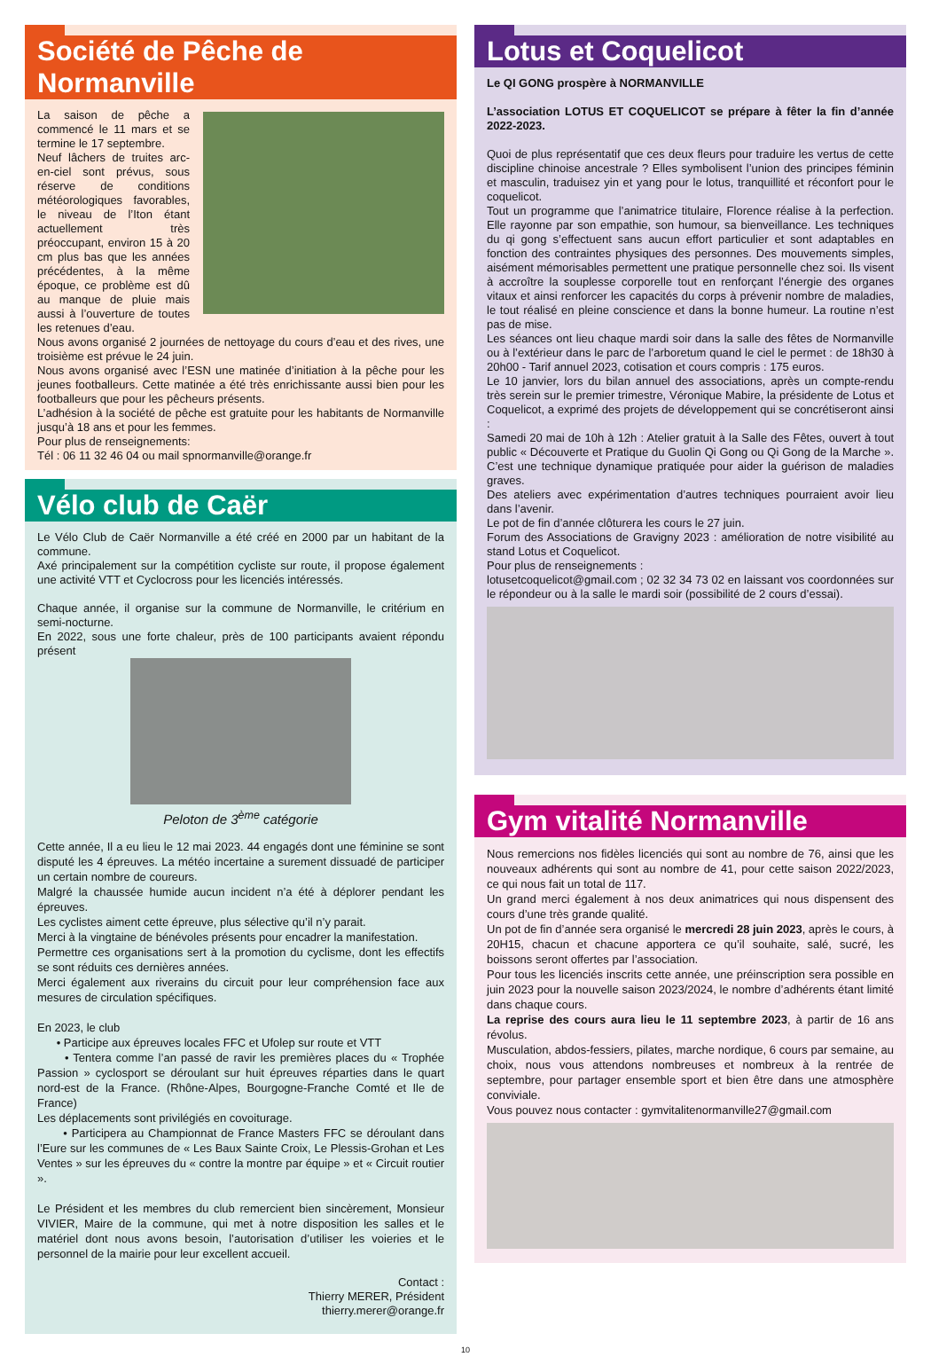Société de Pêche de Normanville
La saison de pêche a commencé le 11 mars et se termine le 17 septembre.
Neuf lâchers de truites arc-en-ciel sont prévus, sous réserve de conditions météorologiques favorables, le niveau de l’Iton étant actuellement très préoccupant, environ 15 à 20 cm plus bas que les années précédentes, à la même époque, ce problème est dû au manque de pluie mais aussi à l’ouverture de toutes les retenues d’eau.
Nous avons organisé 2 journées de nettoyage du cours d’eau et des rives, une troisième est prévue le 24 juin.
Nous avons organisé avec l’ESN une matinée d’initiation à la pêche pour les jeunes footballeurs. Cette matinée a été très enrichissante aussi bien pour les footballeurs que pour les pêcheurs présents.
L’adhésion à la société de pêche est gratuite pour les habitants de Normanville jusqu’à 18 ans et pour les femmes.
Pour plus de renseignements:
Tél : 06 11 32 46 04 ou mail spnormanville@orange.fr
Vélo club de Caër
Le Vélo Club de Caër Normanville a été créé en 2000 par un habitant de la commune.
Axé principalement sur la compétition cycliste sur route, il propose également une activité VTT et Cyclocross pour les licenciés intéressés.
Chaque année, il organise sur la commune de Normanville, le critérium en semi-nocturne.
En 2022, sous une forte chaleur, près de 100 participants avaient répondu présent
Peloton de 3<sup>ème</sup> catégorie
Cette année, Il a eu lieu le 12 mai 2023. 44 engagés dont une féminine se sont disputé les 4 épreuves. La météo incertaine a surement dissuadé de participer un certain nombre de coureurs.
Malgré la chaussée humide aucun incident n’a été à déplorer pendant les épreuves.
Les cyclistes aiment cette épreuve, plus sélective qu’il n’y parait.
Merci à la vingtaine de bénévoles présents pour encadrer la manifestation.
Permettre ces organisations sert à la promotion du cyclisme, dont les effectifs se sont réduits ces dernières années.
Merci également aux riverains du circuit pour leur compréhension face aux mesures de circulation spécifiques.
En 2023, le club
• Participe aux épreuves locales FFC et Ufolep sur route et VTT
• Tentera comme l’an passé de ravir les premières places du « Trophée Passion » cyclosport se déroulant sur huit épreuves réparties dans le quart nord-est de la France. (Rhône-Alpes, Bourgogne-Franche Comté et Ile de France)
Les déplacements sont privilégiés en covoiturage.
• Participera au Championnat de France Masters FFC se déroulant dans l’Eure sur les communes de « Les Baux Sainte Croix, Le Plessis-Grohan et Les Ventes » sur les épreuves du « contre la montre par équipe » et « Circuit routier ».
Le Président et les membres du club remercient bien sincèrement, Monsieur VIVIER, Maire de la commune, qui met à notre disposition les salles et le matériel dont nous avons besoin, l’autorisation d’utiliser les voieries et le personnel de la mairie pour leur excellent accueil.
Contact :
Thierry MERER, Président
thierry.merer@orange.fr
Lotus et Coquelicot
Le QI GONG prospère à NORMANVILLE
L’association LOTUS ET COQUELICOT se prépare à fêter la fin d’année 2022-2023.
Quoi de plus représentatif que ces deux fleurs pour traduire les vertus de cette discipline chinoise ancestrale ? Elles symbolisent l’union des principes féminin et masculin, traduisez yin et yang pour le lotus, tranquillité et réconfort pour le coquelicot.
Tout un programme que l’animatrice titulaire, Florence réalise à la perfection. Elle rayonne par son empathie, son humour, sa bienveillance. Les techniques du qi gong s’effectuent sans aucun effort particulier et sont adaptables en fonction des contraintes physiques des personnes. Des mouvements simples, aisément mémorisables permettent une pratique personnelle chez soi. Ils visent à accroître la souplesse corporelle tout en renforçant l’énergie des organes vitaux et ainsi renforcer les capacités du corps à prévenir nombre de maladies, le tout réalisé en pleine conscience et dans la bonne humeur. La routine n’est pas de mise.
Les séances ont lieu chaque mardi soir dans la salle des fêtes de Normanville ou à l’extérieur dans le parc de l’arboretum quand le ciel le permet : de 18h30 à 20h00 - Tarif annuel 2023, cotisation et cours compris : 175 euros.
Le 10 janvier, lors du bilan annuel des associations, après un compte-rendu très serein sur le premier trimestre, Véronique Mabire, la présidente de Lotus et Coquelicot, a exprimé des projets de développement qui se concrétiseront ainsi :
Samedi 20 mai de 10h à 12h : Atelier gratuit à la Salle des Fêtes, ouvert à tout public « Découverte et Pratique du Guolin Qi Gong ou Qi Gong de la Marche ». C’est une technique dynamique pratiquée pour aider la guérison de maladies graves.
Des ateliers avec expérimentation d’autres techniques pourraient avoir lieu dans l’avenir.
Le pot de fin d’année clôturera les cours le 27 juin.
Forum des Associations de Gravigny 2023 : amélioration de notre visibilité au stand Lotus et Coquelicot.
Pour plus de renseignements :
lotusetcoquelicot@gmail.com ; 02 32 34 73 02 en laissant vos coordonnées sur le répondeur ou à la salle le mardi soir (possibilité de 2 cours d’essai).
Gym vitalité Normanville
Nous remercions nos fidèles licenciés qui sont au nombre de 76, ainsi que les nouveaux adhérents qui sont au nombre de 41, pour cette saison 2022/2023, ce qui nous fait un total de 117.
Un grand merci également à nos deux animatrices qui nous dispensent des cours d’une très grande qualité.
Un pot de fin d’année sera organisé le mercredi 28 juin 2023, après le cours, à 20H15, chacun et chacune apportera ce qu’il souhaite, salé, sucré, les boissons seront offertes par l’association.
Pour tous les licenciés inscrits cette année, une préinscription sera possible en juin 2023 pour la nouvelle saison 2023/2024, le nombre d’adhérents étant limité dans chaque cours.
La reprise des cours aura lieu le 11 septembre 2023, à partir de 16 ans révolus.
Musculation, abdos-fessiers, pilates, marche nordique, 6 cours par semaine, au choix, nous vous attendons nombreuses et nombreux à la rentrée de septembre, pour partager ensemble sport et bien être dans une atmosphère conviviale.
Vous pouvez nous contacter : gymvitalitenormanville27@gmail.com
10